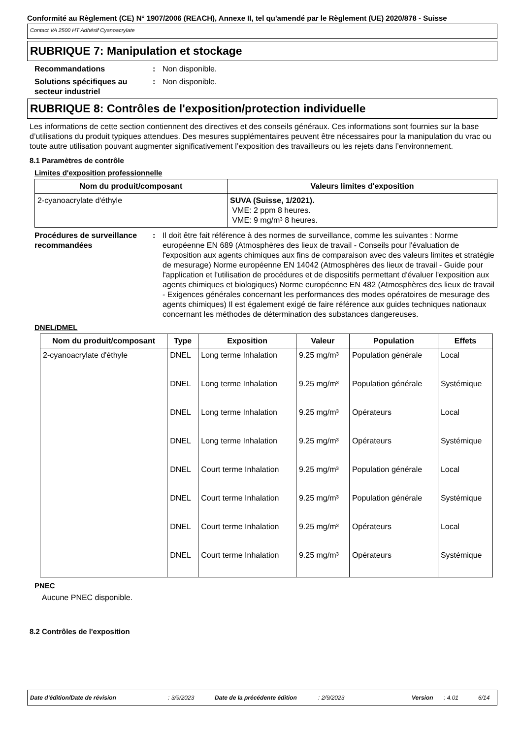Conformité au Règlement (CE) N° 1907/2006 (REACH), Annexe II, tel qu'amendé par le Règlement (UE) 2020/878 - Suisse
Contact VA 2500 HT Adhésif Cyanoacrylate
RUBRIQUE 7: Manipulation et stockage
Recommandations : Non disponible.
Solutions spécifiques au secteur industriel
: Non disponible.
RUBRIQUE 8: Contrôles de l'exposition/protection individuelle
Les informations de cette section contiennent des directives et des conseils généraux. Ces informations sont fournies sur la base d’utilisations du produit typiques attendues. Des mesures supplémentaires peuvent être nécessaires pour la manipulation du vrac ou toute autre utilisation pouvant augmenter significativement l’exposition des travailleurs ou les rejets dans l’environnement.
8.1 Paramètres de contrôle
Limites d'exposition professionnelle
| Nom du produit/composant | Valeurs limites d'exposition |
| --- | --- |
| 2-cyanoacrylate d'éthyle | SUVA (Suisse, 1/2021). VME: 2 ppm 8 heures. VME: 9 mg/m³ 8 heures. |
Procédures de surveillance recommandées
: Il doit être fait référence à des normes de surveillance, comme les suivantes : Norme européenne EN 689 (Atmosphères des lieux de travail - Conseils pour l'évaluation de l'exposition aux agents chimiques aux fins de comparaison avec des valeurs limites et stratégie de mesurage) Norme européenne EN 14042 (Atmosphères des lieux de travail - Guide pour l'application et l'utilisation de procédures et de dispositifs permettant d'évaluer l'exposition aux agents chimiques et biologiques) Norme européenne EN 482 (Atmosphères des lieux de travail - Exigences générales concernant les performances des modes opératoires de mesurage des agents chimiques) Il est également exigé de faire référence aux guides techniques nationaux concernant les méthodes de détermination des substances dangereuses.
DNEL/DMEL
| Nom du produit/composant | Type | Exposition | Valeur | Population | Effets |
| --- | --- | --- | --- | --- | --- |
| 2-cyanoacrylate d'éthyle | DNEL | Long terme Inhalation | 9.25 mg/m³ | Population générale | Local |
| | DNEL | Long terme Inhalation | 9.25 mg/m³ | Population générale | Systémique |
| | DNEL | Long terme Inhalation | 9.25 mg/m³ | Opérateurs | Local |
| | DNEL | Long terme Inhalation | 9.25 mg/m³ | Opérateurs | Systémique |
| | DNEL | Court terme Inhalation | 9.25 mg/m³ | Population générale | Local |
| | DNEL | Court terme Inhalation | 9.25 mg/m³ | Population générale | Systémique |
| | DNEL | Court terme Inhalation | 9.25 mg/m³ | Opérateurs | Local |
| | DNEL | Court terme Inhalation | 9.25 mg/m³ | Opérateurs | Systémique |
PNEC
Aucune PNEC disponible.
8.2 Contrôles de l'exposition
Date d'édition/Date de révision: 3/9/2023 Date de la précédente édition: 2/9/2023 Version: 4.01 6/14